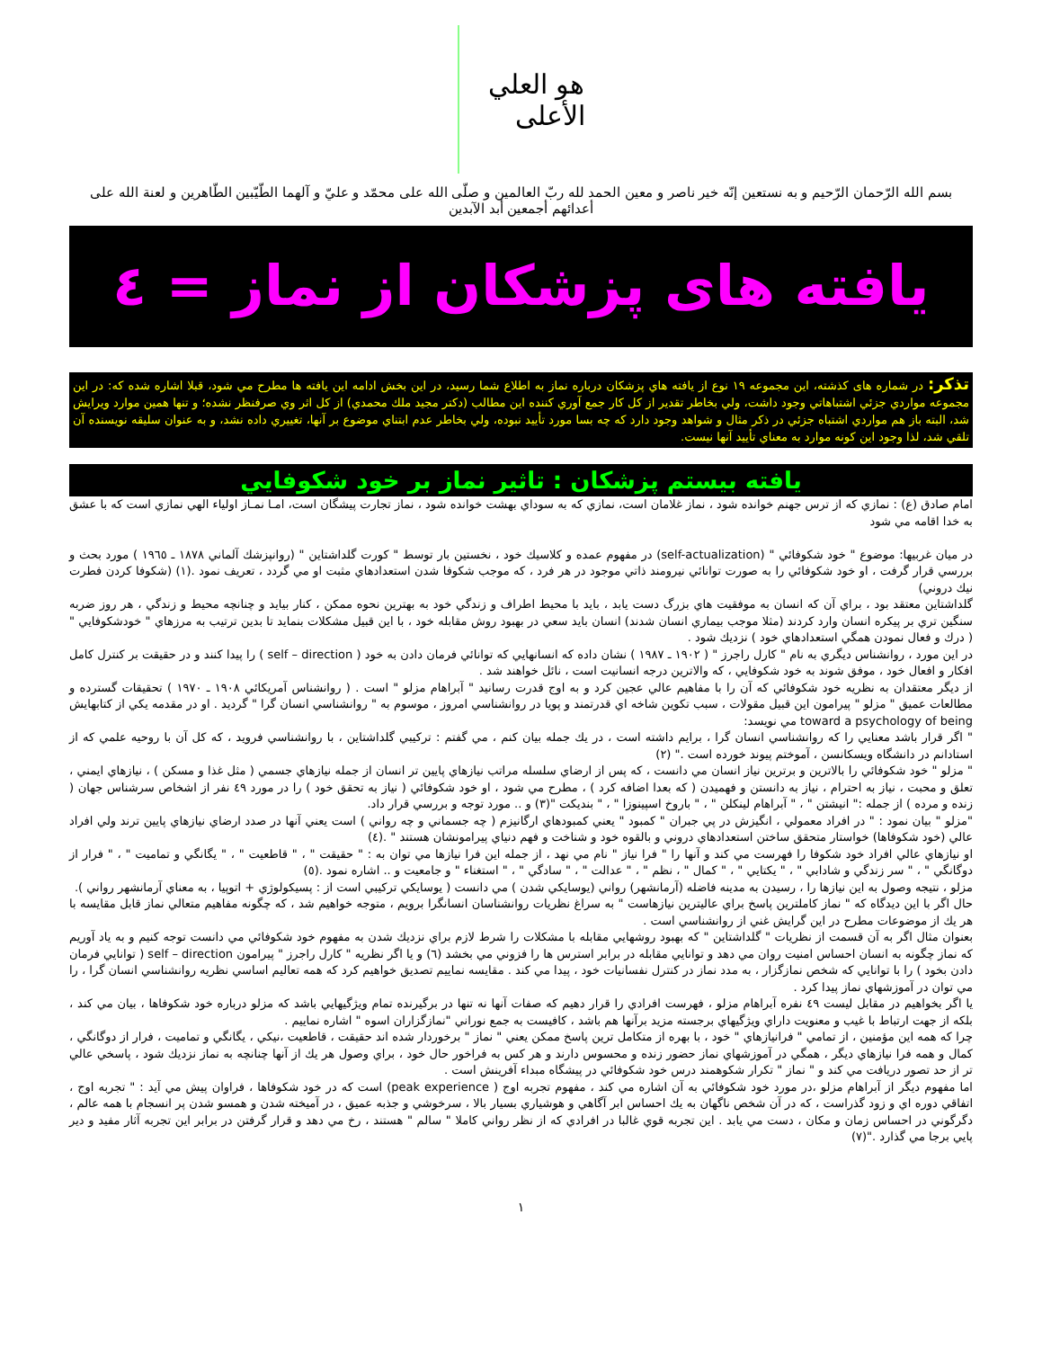هو العلي الأعلى
بسم الله الرّحمان الرّحيم و به نستعين إنّه خير ناصر و معين الحمد لله ربّ العالمين و صلّى الله على محمّد و عليّ و آلهما الطّيّبين الطّاهرين و لعنة الله على أعدائهم أجمعين أبد الآبدين
يافته های پزشکان از نماز = ٤
تذکر: در شماره های كذشته، اين مجموعه ١٩ نوع از يافته هاي پزشكان درباره نماز به اطلاع شما رسيد، در اين بخش ادامه اين يافته ها مطرح مي شود، قبلا اشاره شده كه: در اين مجموعه مواردي جزئي اشتباهاتي وجود داشت، ولي بخاطر تقدير از كل كار جمع آوري كننده اين مطالب (دكتر مجيد ملك محمدي) از كل اثر وي صرفنظر نشده؛ و تنها همين موارد ويرايش شد، البته باز هم مواردي اشتباه جزئي در ذكر مثال و شواهد وجود دارد كه چه بسا مورد تأييد نبوده، ولي بخاطر عدم ابتناي موضوع بر آنها، تغييري داده نشد، و به عنوان سليقه نويسنده آن تلقي شد، لذا وجود اين كونه موارد به معناي تأييد آنها نيست.
يافته بيستم پزشكان : تاثير نماز بر خود شكوفايي
امام صادق (ع) : نمازي كه از ترس جهنم خوانده شود ، نماز غلامان است، نمازي كه به سوداي بهشت خوانده شود ، نماز تجارت پيشگان است، امـا نمـاز اولياء الهي نمازي است كه با عشق به خدا اقامه مي شود
در ميان غربيها: موضوع " خود شكوفائي " (self-actualization) در مفهوم عمده و كلاسيك خود ، نخستين بار توسط " كورت گلداشتاين " (روانپزشك آلماني ١٨٧٨ ـ ١٩٦٥ ) مورد بحث و بررسي قرار گرفت ، او خود شكوفائي را به صورت توانائي نيرومند ذاتي موجود در هر فرد ، كه موجب شكوفا شدن استعدادهاي مثبت او مي گردد ، تعريف نمود .(١) (شكوفا كردن فطرت نيك دروني)
گلداشتاين معتقد بود ، براي آن كه انسان به موفقيت هاي بزرگ دست يابد ، بايد با محيط اطراف و زندگي خود به بهترين نحوه ممكن ، كنار بيايد و چنانچه محيط و زندگي ، هر روز ضربه سنگين تري بر پيكره انسان وارد كردند (مثلا موجب بيماري انسان شدند) انسان بايد سعي در بهبود روش مقابله خود ، با اين قبيل مشكلات بنمايد تا بدين ترتيب به مرزهاي " خودشكوفايي " ( درك و فعال نمودن همگي استعدادهاي خود ) نزديك شود .
در اين مورد ، روانشناس ديگري به نام " كارل راجرز " ( ١٩٠٢ ـ ١٩٨٧ ) نشان داده كه انسانهايي كه توانائي فرمان دادن به خود ( self – direction ) را پيدا كنند و در حقيقت بر كنترل كامل افكار و افعال خود ، موفق شوند به خود شكوفايي ، كه والاترين درجه انسانيت است ، نائل خواهند شد .
از ديگر معتقدان به نظريه خود شكوفائي كه آن را با مفاهيم عالي عجين كرد و به اوج قدرت رسانيد " آبراهام مزلو " است . ( روانشناس آمريكائي ١٩٠٨ ـ ١٩٧٠ ) تحقيقات گسترده و مطالعات عميق " مزلو " پيرامون اين قبيل مقولات ، سبب تكوين شاخه اي قدرتمند و پويا در روانشناسي امروز ، موسوم به " روانشناسي انسان گرا " گرديد . او در مقدمه يكي از كتابهايش toward a psychology of being مي نويسد:
" اگر قرار باشد معنايي را كه روانشناسي انسان گرا ، برايم داشته است ، در يك جمله بيان كنم ، مي گفتم : تركيبي گلداشتاين ، با روانشناسي فرويد ، كه كل آن با روحيه علمي كه از استادانم در دانشگاه ويسكانسن ، آموختم پيوند خورده است ." (٢)
" مزلو " خود شكوفائي را بالاترين و برترين نياز انسان مي دانست ، كه پس از ارضاي سلسله مراتب نيازهاي پايين تر انسان از جمله نيازهاي جسمي ( مثل غذا و مسكن ) ، نيازهاي ايمني ، تعلق و محبت ، نياز به احترام ، نياز به دانستن و فهميدن ( كه بعدا اضافه كرد ) ، مطرح مي شود ، او خود شكوفائي ( نياز به تحقق خود ) را در مورد ٤٩ نفر از اشخاص سرشناس جهان ( زنده و مرده ) از جمله :" انيشتن " ، " آبراهام لينكلن " ، " باروخ اسپينوزا " ، " بنديكت "(٣) و .. مورد توجه و بررسي قرار داد.
"مزلو " بيان نمود : " در افراد معمولي ، انگيزش در پي جبران " كمبود " يعني كمبودهاي ارگانيزم ( چه جسماني و چه رواني ) است يعني آنها در صدد ارضاي نيازهاي پايين ترند ولي افراد عالي (خود شكوفاها) خواستار متحقق ساختن استعدادهاي دروني و بالقوه خود و شناخت و فهم دنياي پيرامونشان هستند " .(٤)
او نيازهاي عالي افراد خود شكوفا را فهرست مي كند و آنها را " فرا نياز " نام مي نهد ، از جمله اين فرا نيازها مي توان به : " حقيقت " ، " قاطعيت " ، " يگانگي و تماميت " ، " فرار از دوگانگي " ، " سر زندگي و شادابي " ، " يكتايي " ، " كمال " ، نظم " ، " عدالت " ، " سادگي " ، " استغناء " و جامعيت و .. اشاره نمود .(٥)
مزلو ، نتيجه وصول به اين نيازها را ، رسيدن به مدينه فاضله (آرمانشهر) رواني (يوسايكي شدن ) مي دانست ( يوسايكي تركيبي است از : پسيكولوژي + اتوپيا ، به معناي آرمانشهر رواني ).
حال اگر با اين ديدگاه كه " نماز كاملترين پاسخ براي عاليترين نيازهاست " به سراغ نظريات روانشناسان انسانگرا برويم ، متوجه خواهيم شد ، كه چگونه مفاهيم متعالي نماز قابل مقايسه با هر يك از موضوعات مطرح در اين گرايش غني از روانشناسي است .
بعنوان مثال اگر به آن قسمت از نظريات " گلداشتاين " كه بهبود روشهايي مقابله با مشكلات را شرط لازم براي نزديك شدن به مفهوم خود شكوفائي مي دانست توجه كنيم و به ياد آوريم كه نماز چگونه به انسان احساس امنيت روان مي دهد و توانايي مقابله در برابر استرس ها را فزوني مي بخشد (٦) و يا اگر نظريه " كارل راجرز " پيرامون self – direction ( توانايي فرمان دادن بخود ) را با توانايي كه شخص نمازگزار ، به مدد نماز در كنترل نفسانيات خود ، پيدا مي كند . مقايسه نماييم تصديق خواهيم كرد كه همه تعاليم اساسي نظريه روانشناسي انسان گرا ، را مي توان در آموزشهاي نماز پيدا كرد .
يا اگر بخواهيم در مقابل ليست ٤٩ نفره آبراهام مزلو ، فهرست افرادي را قرار دهيم كه صفات آنها نه تنها در برگيرنده تمام ويژگيهايي باشد كه مزلو درباره خود شكوفاها ، بيان مي كند ، بلكه از جهت ارتباط با غيب و معنويت داراي ويژگيهاي برجسته مزيد برآنها هم باشد ، كافيست به جمع نوراني "نمازگزاران اسوه " اشاره نماييم .
چرا كه همه اين مؤمنين ، از تمامي " فرانيازهاي " خود ، با بهره از متكامل ترين پاسخ ممكن يعني " نماز " برخوردار شده اند حقيقت ، قاطعيت ،نيكي ، يگانگي و تماميت ، فرار از دوگانگي ، كمال و همه فرا نيازهاي ديگر ، همگي در آموزشهاي نماز حضور زنده و محسوس دارند و هر كس به فراخور حال خود ، براي وصول هر يك از آنها چنانچه به نماز نزديك شود ، پاسخي عالي تر از حد تصور دريافت مي كند و " نماز " تكرار شكوهمند درس خود شكوفائي در پيشگاه مبداء آفرينش است .
اما مفهوم ديگر از آبراهام مزلو ،در مورد خود شكوفائي به آن اشاره مي كند ، مفهوم تجربه اوج ( peak experience) است كه در خود شكوفاها ، فراوان پيش مي آيد : " تجربه اوج ، اتفاقي دوره اي و زود گذراست ، كه در آن شخص ناگهان به يك احساس ابر آگاهي و هوشياري بسيار بالا ، سرخوشي و جذبه عميق ، در آميخته شدن و همسو شدن پر انسجام با همه عالم ، دگرگوني در احساس زمان و مكان ، دست مي يابد . اين تجربه قوي غالبا در افرادي كه از نظر رواني كاملا " سالم " هستند ، رخ مي دهد و قرار گرفتن در برابر اين تجربه آثار مفيد و دير پايي برجا مي گذارد ."(٧)
١